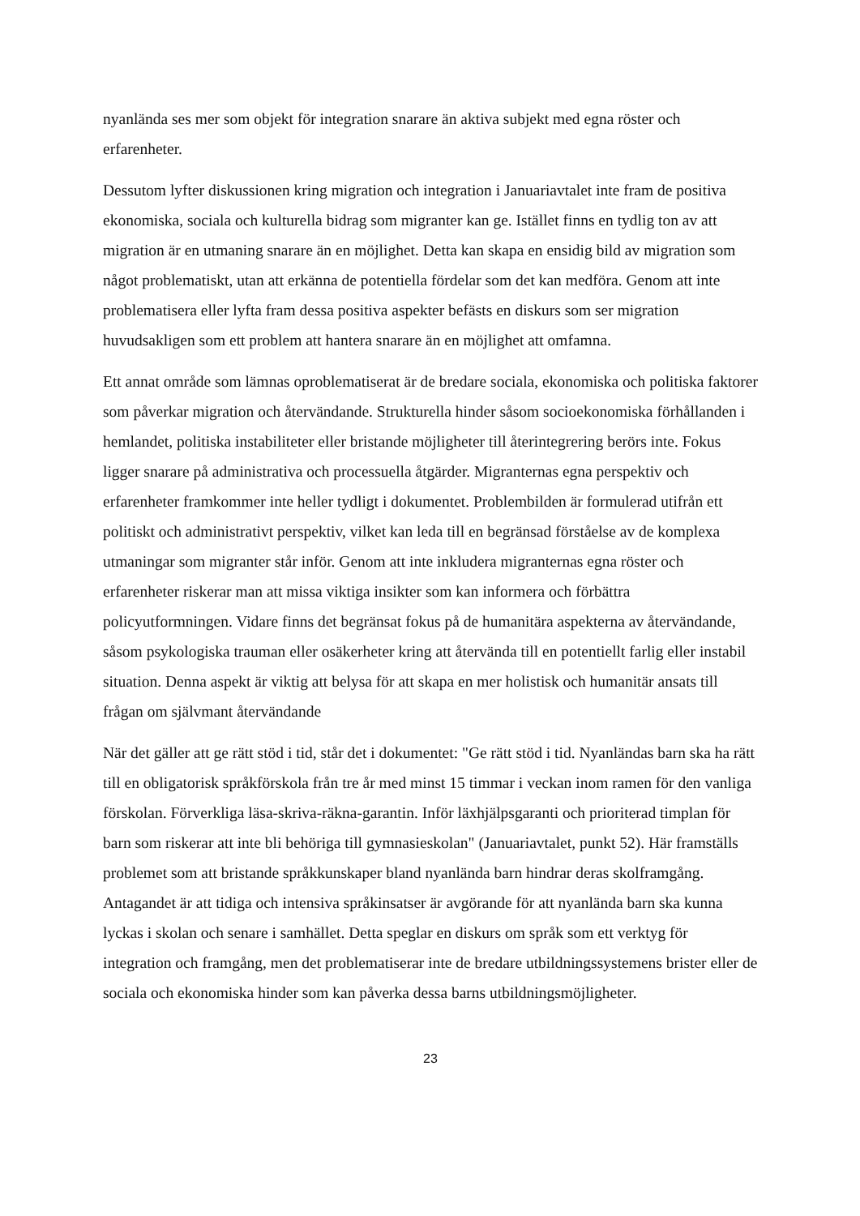nyanlända ses mer som objekt för integration snarare än aktiva subjekt med egna röster och erfarenheter.
Dessutom lyfter diskussionen kring migration och integration i Januariavtalet inte fram de positiva ekonomiska, sociala och kulturella bidrag som migranter kan ge. Istället finns en tydlig ton av att migration är en utmaning snarare än en möjlighet. Detta kan skapa en ensidig bild av migration som något problematiskt, utan att erkänna de potentiella fördelar som det kan medföra. Genom att inte problematisera eller lyfta fram dessa positiva aspekter befästs en diskurs som ser migration huvudsakligen som ett problem att hantera snarare än en möjlighet att omfamna.
Ett annat område som lämnas oproblematiserat är de bredare sociala, ekonomiska och politiska faktorer som påverkar migration och återvändande. Strukturella hinder såsom socioekonomiska förhållanden i hemlandet, politiska instabiliteter eller bristande möjligheter till återintegrering berörs inte. Fokus ligger snarare på administrativa och processuella åtgärder. Migranternas egna perspektiv och erfarenheter framkommer inte heller tydligt i dokumentet. Problembilden är formulerad utifrån ett politiskt och administrativt perspektiv, vilket kan leda till en begränsad förståelse av de komplexa utmaningar som migranter står inför. Genom att inte inkludera migranternas egna röster och erfarenheter riskerar man att missa viktiga insikter som kan informera och förbättra policyutformningen. Vidare finns det begränsat fokus på de humanitära aspekterna av återvändande, såsom psykologiska trauman eller osäkerheter kring att återvända till en potentiellt farlig eller instabil situation. Denna aspekt är viktig att belysa för att skapa en mer holistisk och humanitär ansats till frågan om självmant återvändande
När det gäller att ge rätt stöd i tid, står det i dokumentet: "Ge rätt stöd i tid. Nyanländas barn ska ha rätt till en obligatorisk språkförskola från tre år med minst 15 timmar i veckan inom ramen för den vanliga förskolan. Förverkliga läsa-skriva-räkna-garantin. Inför läxhjälpsgaranti och prioriterad timplan för barn som riskerar att inte bli behöriga till gymnasieskolan" (Januariavtalet, punkt 52). Här framställs problemet som att bristande språkkunskaper bland nyanlända barn hindrar deras skolframgång. Antagandet är att tidiga och intensiva språkinsatser är avgörande för att nyanlända barn ska kunna lyckas i skolan och senare i samhället. Detta speglar en diskurs om språk som ett verktyg för integration och framgång, men det problematiserar inte de bredare utbildningssystemens brister eller de sociala och ekonomiska hinder som kan påverka dessa barns utbildningsmöjligheter.
23